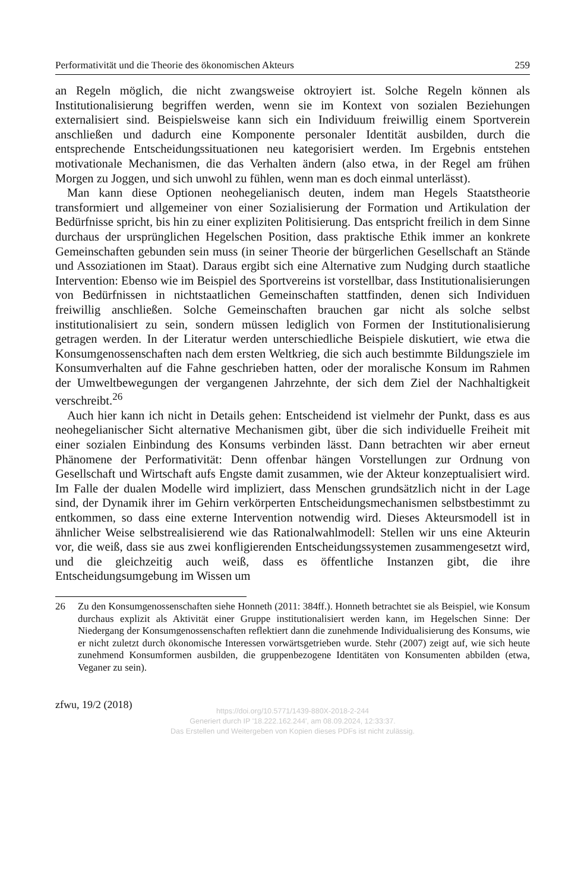Performativität und die Theorie des ökonomischen Akteurs 259
an Regeln möglich, die nicht zwangsweise oktroyiert ist. Solche Regeln können als Institutionalisierung begriffen werden, wenn sie im Kontext von sozialen Beziehungen externalisiert sind. Beispielsweise kann sich ein Individuum freiwillig einem Sportverein anschließen und dadurch eine Komponente personaler Identität ausbilden, durch die entsprechende Entscheidungssituationen neu kategorisiert werden. Im Ergebnis entstehen motivationale Mechanismen, die das Verhalten ändern (also etwa, in der Regel am frühen Morgen zu Joggen, und sich unwohl zu fühlen, wenn man es doch einmal unterlässt).
Man kann diese Optionen neohegelianisch deuten, indem man Hegels Staatstheorie transformiert und allgemeiner von einer Sozialisierung der Formation und Artikulation der Bedürfnisse spricht, bis hin zu einer expliziten Politisierung. Das entspricht freilich in dem Sinne durchaus der ursprünglichen Hegelschen Position, dass praktische Ethik immer an konkrete Gemeinschaften gebunden sein muss (in seiner Theorie der bürgerlichen Gesellschaft an Stände und Assoziationen im Staat). Daraus ergibt sich eine Alternative zum Nudging durch staatliche Intervention: Ebenso wie im Beispiel des Sportvereins ist vorstellbar, dass Institutionalisierungen von Bedürfnissen in nichtstaatlichen Gemeinschaften stattfinden, denen sich Individuen freiwillig anschließen. Solche Gemeinschaften brauchen gar nicht als solche selbst institutionalisiert zu sein, sondern müssen lediglich von Formen der Institutionalisierung getragen werden. In der Literatur werden unterschiedliche Beispiele diskutiert, wie etwa die Konsumgenossenschaften nach dem ersten Weltkrieg, die sich auch bestimmte Bildungsziele im Konsumverhalten auf die Fahne geschrieben hatten, oder der moralische Konsum im Rahmen der Umweltbewegungen der vergangenen Jahrzehnte, der sich dem Ziel der Nachhaltigkeit verschreibt.<sup>26</sup>
Auch hier kann ich nicht in Details gehen: Entscheidend ist vielmehr der Punkt, dass es aus neohegelianischer Sicht alternative Mechanismen gibt, über die sich individuelle Freiheit mit einer sozialen Einbindung des Konsums verbinden lässt. Dann betrachten wir aber erneut Phänomene der Performativität: Denn offenbar hängen Vorstellungen zur Ordnung von Gesellschaft und Wirtschaft aufs Engste damit zusammen, wie der Akteur konzeptualisiert wird. Im Falle der dualen Modelle wird impliziert, dass Menschen grundsätzlich nicht in der Lage sind, der Dynamik ihrer im Gehirn verkörperten Entscheidungsmechanismen selbstbestimmt zu entkommen, so dass eine externe Intervention notwendig wird. Dieses Akteursmodell ist in ähnlicher Weise selbstrealisierend wie das Rationalwahlmodell: Stellen wir uns eine Akteurin vor, die weiß, dass sie aus zwei konfligierenden Entscheidungssystemen zusammengesetzt wird, und die gleichzeitig auch weiß, dass es öffentliche Instanzen gibt, die ihre Entscheidungsumgebung im Wissen um
26 Zu den Konsumgenossenschaften siehe Honneth (2011: 384ff.). Honneth betrachtet sie als Beispiel, wie Konsum durchaus explizit als Aktivität einer Gruppe institutionalisiert werden kann, im Hegelschen Sinne: Der Niedergang der Konsumgenossenschaften reflektiert dann die zunehmende Individualisierung des Konsums, wie er nicht zuletzt durch ökonomische Interessen vorwärtsgetrieben wurde. Stehr (2007) zeigt auf, wie sich heute zunehmend Konsumformen ausbilden, die gruppenbezogene Identitäten von Konsumenten abbilden (etwa, Veganer zu sein).
zfwu, 19/2 (2018)
https://doi.org/10.5771/1439-880X-2018-2-244
Generiert durch IP '18.222.162.244', am 08.09.2024, 12:33:37.
Das Erstellen und Weitergeben von Kopien dieses PDFs ist nicht zulässig.